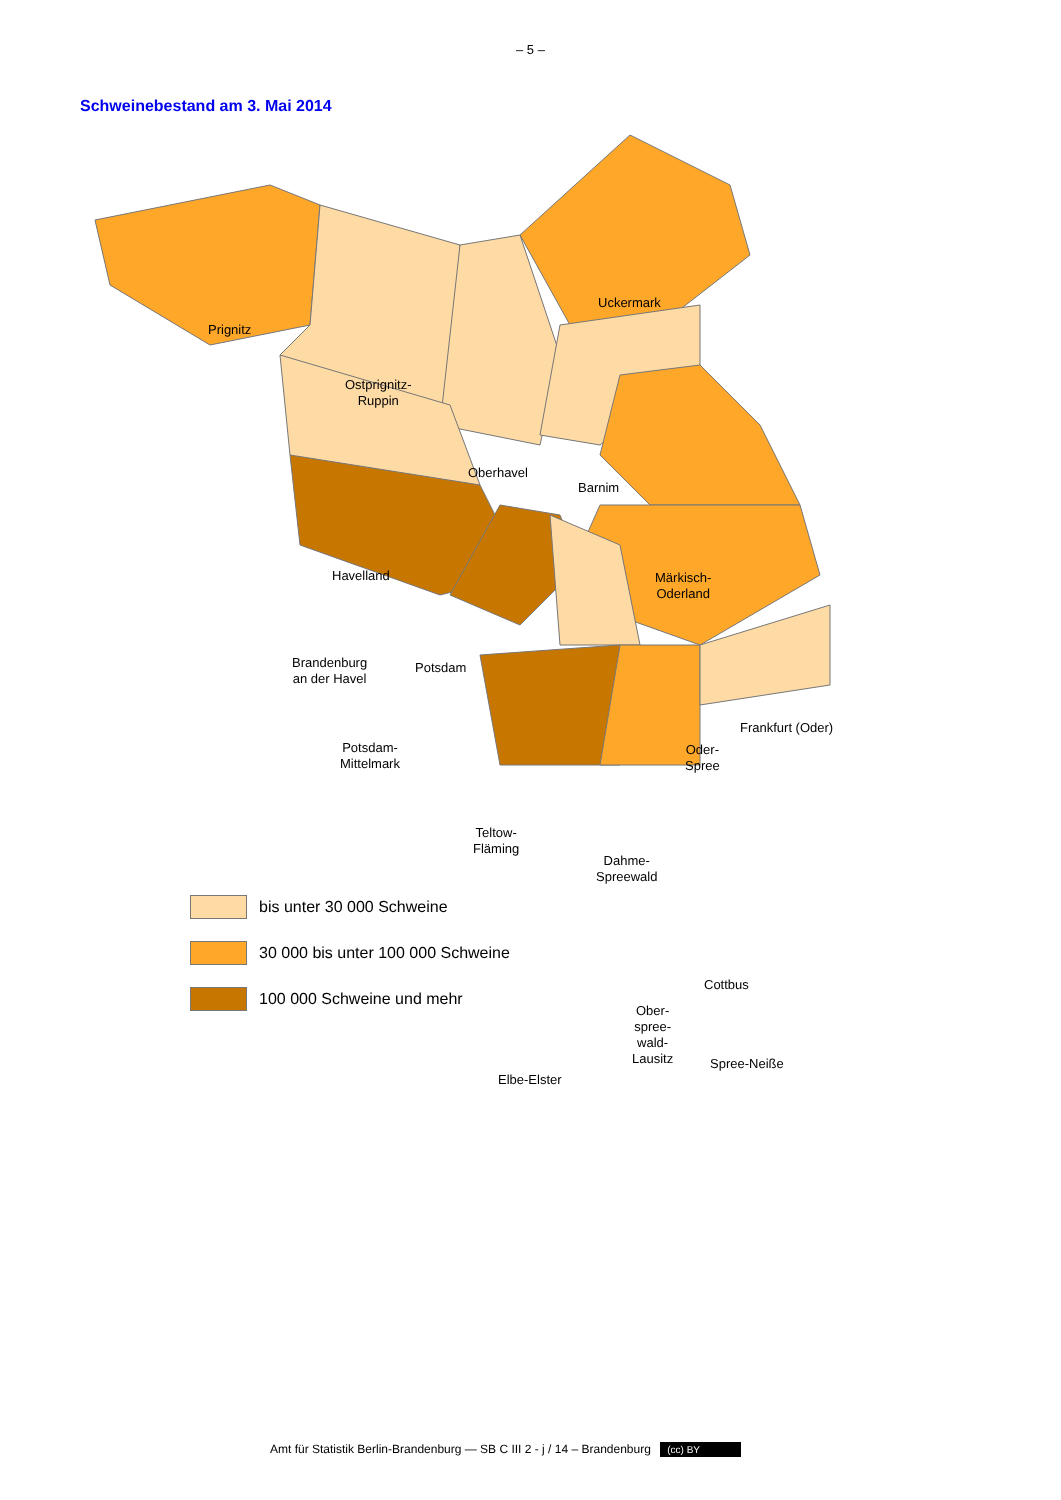– 5 –
Schweinebestand am 3. Mai 2014
Prignitz
Ostprignitz-
Ruppin
Uckermark
Oberhavel
Barnim
Märkisch-
Oderland
Havelland
Brandenburg
an der Havel
Potsdam
Frankfurt (Oder)
Potsdam-
Mittelmark
Oder-
Spree
Teltow-
Fläming
Dahme-
Spreewald
Cottbus
Ober-
spree-
wald-
Lausitz
Elbe-Elster
Spree-Neiße
bis unter 30 000 Schweine
30 000 bis unter 100 000 Schweine
100 000 Schweine und mehr
Amt für Statistik Berlin-Brandenburg — SB C III 2 - j / 14 – Brandenburg (cc) BY